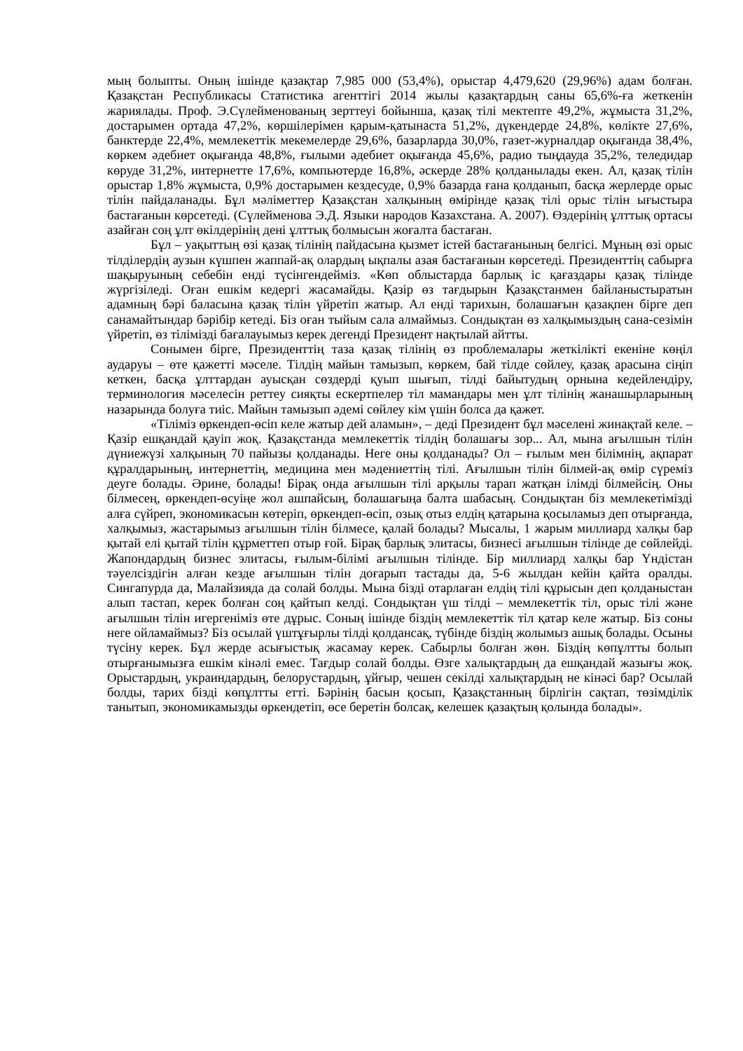мың болыпты. Оның ішінде қазақтар 7,985 000 (53,4%), орыстар 4,479,620 (29,96%) адам болған. Қазақстан Республикасы Статистика агенттігі 2014 жылы қазақтардың саны 65,6%-ға жеткенін жариялады. Проф. Э.Сүлейменованың зерттеуі бойынша, қазақ тілі мектепте 49,2%, жұмыста 31,2%, достарымен ортада 47,2%, көршілерімен қарым-қатынаста 51,2%, дүкендерде 24,8%, көлікте 27,6%, банктерде 22,4%, мемлекеттік мекемелерде 29,6%, базарларда 30,0%, газет-журналдар оқығанда 38,4%, көркем әдебиет оқығанда 48,8%, ғылыми әдебиет оқығанда 45,6%, радио тыңдауда 35,2%, теледидар көруде 31,2%, интернетте 17,6%, компьютерде 16,8%, әскерде 28% қолданылады екен. Ал, қазақ тілін орыстар 1,8% жұмыста, 0,9% достарымен кездесуде, 0,9% базарда ғана қолданып, басқа жерлерде орыс тілін пайдаланады. Бұл мәліметтер Қазақстан халқының өмірінде қазақ тілі орыс тілін ығыстыра бастағанын көрсетеді. (Сүлейменова Э.Д. Языки народов Казахстана. А. 2007). Өздерінің ұлттық ортасы азайған соң ұлт өкілдерінің дені ұлттық болмысын жоғалта бастаған.
Бұл – уақыттың өзі қазақ тілінің пайдасына қызмет істей бастағанының белгісі. Мұның өзі орыс тілділердің аузын күшпен жаппай-ақ олардың ықпалы азая бастағанын көрсетеді. Президенттің сабырға шақыруының себебін енді түсінгендейміз. «Көп облыстарда барлық іс қағаздары қазақ тілінде жүргізіледі. Оған ешкім кедергі жасамайды. Қазір өз тағдырын Қазақстанмен байланыстыратын адамның бәрі баласына қазақ тілін үйретіп жатыр. Ал енді тарихын, болашағын қазақпен бірге деп санамайтындар бәрібір кетеді. Біз оған тыйым сала алмаймыз. Сондықтан өз халқымыздың сана-сезімін үйретіп, өз тілімізді бағалауымыз керек дегенді Президент нақтылай айтты.
Сонымен бірге, Президенттің таза қазақ тілінің өз проблемалары жеткілікті екеніне көңіл аударуы – өте қажетті мәселе. Тілдің майын тамызып, көркем, бай тілде сөйлеу, қазақ арасына сіңіп кеткен, басқа ұлттардан ауысқан сөздерді қуып шығып, тілді байытудың орнына кедейлендіру, терминология мәселесін реттеу сияқты ескертпелер тіл мамандары мен ұлт тілінің жанашырларының назарында болуға тиіс. Майын тамызып әдемі сөйлеу кім үшін болса да қажет.
«Тіліміз өркендеп-өсіп келе жатыр дей аламын», – деді Президент бұл мәселені жинақтай келе. – Қазір ешқандай қауіп жоқ. Қазақстанда мемлекеттік тілдің болашағы зор... Ал, мына ағылшын тілін дүниежүзі халқының 70 пайызы қолданады. Неге оны қолданады? Ол – ғылым мен білімнің, ақпарат құралдарының, интернеттің, медицина мен мәдениеттің тілі. Ағылшын тілін білмей-ақ өмір сүреміз деуге болады. Әрине, болады! Бірақ онда ағылшын тілі арқылы тарап жатқан ілімді білмейсің. Оны білмесең, өркендеп-өсуіңе жол ашпайсың, болашағыңа балта шабасың. Сондықтан біз мемлекетімізді алға сүйреп, экономикасын көтеріп, өркендеп-өсіп, озық отыз елдің қатарына қосыламыз деп отырғанда, халқымыз, жастарымыз ағылшын тілін білмесе, қалай болады? Мысалы, 1 жарым миллиард халқы бар қытай елі қытай тілін құрметтеп отыр ғой. Бірақ барлық элитасы, бизнесі ағылшын тілінде де сөйлейді. Жапондардың бизнес элитасы, ғылым-білімі ағылшын тілінде. Бір миллиард халқы бар Үндістан тәуелсіздігін алған кезде ағылшын тілін доғарып тастады да, 5-6 жылдан кейін қайта оралды. Сингапурда да, Малайзияда да солай болды. Мына бізді отарлаған елдің тілі құрысын деп қолданыстан алып тастап, керек болған соң қайтып келді. Сондықтан үш тілді – мемлекеттік тіл, орыс тілі және ағылшын тілін игергеніміз өте дұрыс. Соның ішінде біздің мемлекеттік тіл қатар келе жатыр. Біз соны неге ойламаймыз? Біз осылай үштұғырлы тілді қолдансақ, түбінде біздің жолымыз ашық болады. Осыны түсіну керек. Бұл жерде асығыстық жасамау керек. Сабырлы болған жөн. Біздің көпұлтты болып отырғанымызға ешкім кінәлі емес. Тағдыр солай болды. Өзге халықтардың да ешқандай жазығы жоқ. Орыстардың, украиндардың, белорустардың, ұйғыр, чешен секілді халықтардың не кінәсі бар? Осылай болды, тарих бізді көпұлтты етті. Бәрінің басын қосып, Қазақстанның бірлігін сақтап, төзімділік танытып, экономикамызды өркендетіп, өсе беретін болсақ, келешек қазақтың қолында болады».